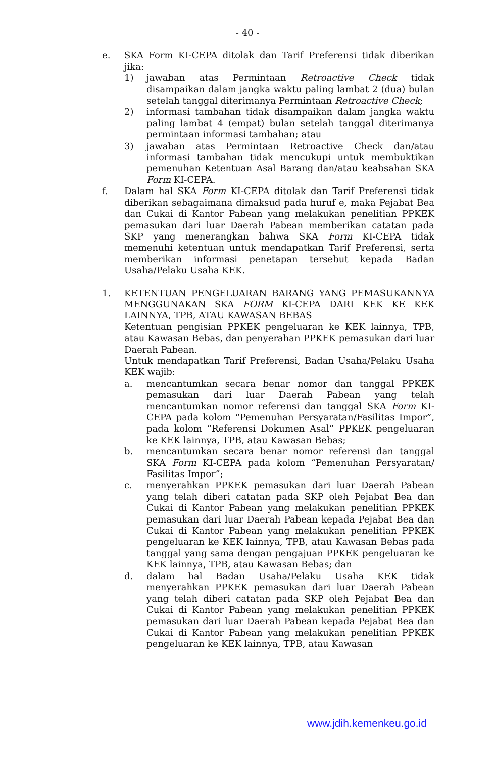- 40 -
e. SKA Form KI-CEPA ditolak dan Tarif Preferensi tidak diberikan jika:
1) jawaban atas Permintaan Retroactive Check tidak disampaikan dalam jangka waktu paling lambat 2 (dua) bulan setelah tanggal diterimanya Permintaan Retroactive Check;
2) informasi tambahan tidak disampaikan dalam jangka waktu paling lambat 4 (empat) bulan setelah tanggal diterimanya permintaan informasi tambahan; atau
3) jawaban atas Permintaan Retroactive Check dan/atau informasi tambahan tidak mencukupi untuk membuktikan pemenuhan Ketentuan Asal Barang dan/atau keabsahan SKA Form KI-CEPA.
f. Dalam hal SKA Form KI-CEPA ditolak dan Tarif Preferensi tidak diberikan sebagaimana dimaksud pada huruf e, maka Pejabat Bea dan Cukai di Kantor Pabean yang melakukan penelitian PPKEK pemasukan dari luar Daerah Pabean memberikan catatan pada SKP yang menerangkan bahwa SKA Form KI-CEPA tidak memenuhi ketentuan untuk mendapatkan Tarif Preferensi, serta memberikan informasi penetapan tersebut kepada Badan Usaha/Pelaku Usaha KEK.
1. KETENTUAN PENGELUARAN BARANG YANG PEMASUKANNYA MENGGUNAKAN SKA FORM KI-CEPA DARI KEK KE KEK LAINNYA, TPB, ATAU KAWASAN BEBAS
Ketentuan pengisian PPKEK pengeluaran ke KEK lainnya, TPB, atau Kawasan Bebas, dan penyerahan PPKEK pemasukan dari luar Daerah Pabean.
Untuk mendapatkan Tarif Preferensi, Badan Usaha/Pelaku Usaha KEK wajib:
a. mencantumkan secara benar nomor dan tanggal PPKEK pemasukan dari luar Daerah Pabean yang telah mencantumkan nomor referensi dan tanggal SKA Form KI-CEPA pada kolom “Pemenuhan Persyaratan/Fasilitas Impor”, pada kolom “Referensi Dokumen Asal” PPKEK pengeluaran ke KEK lainnya, TPB, atau Kawasan Bebas;
b. mencantumkan secara benar nomor referensi dan tanggal SKA Form KI-CEPA pada kolom “Pemenuhan Persyaratan/ Fasilitas Impor”;
c. menyerahkan PPKEK pemasukan dari luar Daerah Pabean yang telah diberi catatan pada SKP oleh Pejabat Bea dan Cukai di Kantor Pabean yang melakukan penelitian PPKEK pemasukan dari luar Daerah Pabean kepada Pejabat Bea dan Cukai di Kantor Pabean yang melakukan penelitian PPKEK pengeluaran ke KEK lainnya, TPB, atau Kawasan Bebas pada tanggal yang sama dengan pengajuan PPKEK pengeluaran ke KEK lainnya, TPB, atau Kawasan Bebas; dan
d. dalam hal Badan Usaha/Pelaku Usaha KEK tidak menyerahkan PPKEK pemasukan dari luar Daerah Pabean yang telah diberi catatan pada SKP oleh Pejabat Bea dan Cukai di Kantor Pabean yang melakukan penelitian PPKEK pemasukan dari luar Daerah Pabean kepada Pejabat Bea dan Cukai di Kantor Pabean yang melakukan penelitian PPKEK pengeluaran ke KEK lainnya, TPB, atau Kawasan
www.jdih.kemenkeu.go.id